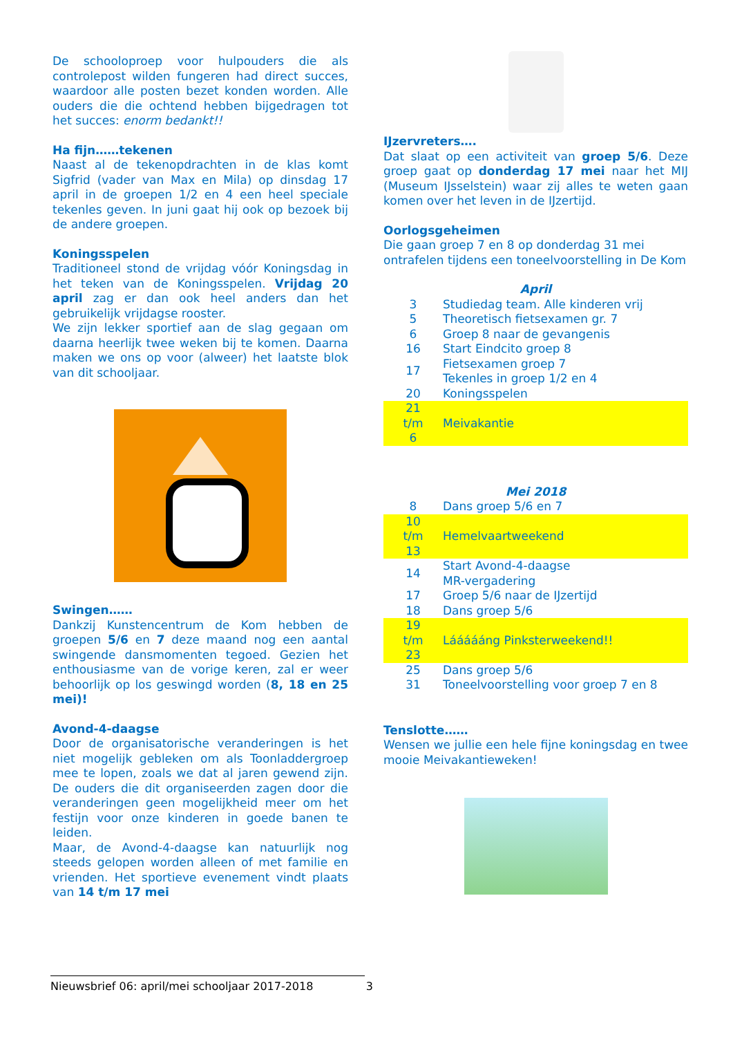De schooloproep voor hulpouders die als controlepost wilden fungeren had direct succes, waardoor alle posten bezet konden worden. Alle ouders die die ochtend hebben bijgedragen tot het succes: enorm bedankt!!
Ha fijn……tekenen
Naast al de tekenopdrachten in de klas komt Sigfrid (vader van Max en Mila) op dinsdag 17 april in de groepen 1/2 en 4 een heel speciale tekenles geven. In juni gaat hij ook op bezoek bij de andere groepen.
Koningsspelen
Traditioneel stond de vrijdag vóór Koningsdag in het teken van de Koningsspelen. Vrijdag 20 april zag er dan ook heel anders dan het gebruikelijk vrijdagse rooster.
We zijn lekker sportief aan de slag gegaan om daarna heerlijk twee weken bij te komen. Daarna maken we ons op voor (alweer) het laatste blok van dit schooljaar.
Swingen……
Dankzij Kunstencentrum de Kom hebben de groepen 5/6 en 7 deze maand nog een aantal swingende dansmomenten tegoed. Gezien het enthousiasme van de vorige keren, zal er weer behoorlijk op los geswingd worden (8, 18 en 25 mei)!
Avond-4-daagse
Door de organisatorische veranderingen is het niet mogelijk gebleken om als Toonladdergroep mee te lopen, zoals we dat al jaren gewend zijn. De ouders die dit organiseerden zagen door die veranderingen geen mogelijkheid meer om het festijn voor onze kinderen in goede banen te leiden.
Maar, de Avond-4-daagse kan natuurlijk nog steeds gelopen worden alleen of met familie en vrienden. Het sportieve evenement vindt plaats van 14 t/m 17 mei
IJzervreters….
Dat slaat op een activiteit van groep 5/6. Deze groep gaat op donderdag 17 mei naar het MIJ (Museum IJsselstein) waar zij alles te weten gaan komen over het leven in de IJzertijd.
Oorlogsgeheimen
Die gaan groep 7 en 8 op donderdag 31 mei ontrafelen tijdens een toneelvoorstelling in De Kom
April
| 3 | Studiedag team. Alle kinderen vrij |
| 5 | Theoretisch fietsexamen gr. 7 |
| 6 | Groep 8 naar de gevangenis |
| 16 | Start Eindcito groep 8 |
| 17 | Fietsexamen groep 7 Tekenles in groep 1/2 en 4 |
| 20 | Koningsspelen |
| 21 t/m 6 | Meivakantie |
Mei 2018
| 8 | Dans groep 5/6 en 7 |
| 10 t/m 13 | Hemelvaartweekend |
| 14 | Start Avond-4-daagse MR-vergadering |
| 17 | Groep 5/6 naar de IJzertijd |
| 18 | Dans groep 5/6 |
| 19 t/m 23 | Láááááng Pinksterweekend!! |
| 25 | Dans groep 5/6 |
| 31 | Toneelvoorstelling voor groep 7 en 8 |
Tenslotte……
Wensen we jullie een hele fijne koningsdag en twee mooie Meivakantieweken!
Nieuwsbrief 06: april/mei schooljaar 2017-2018 3